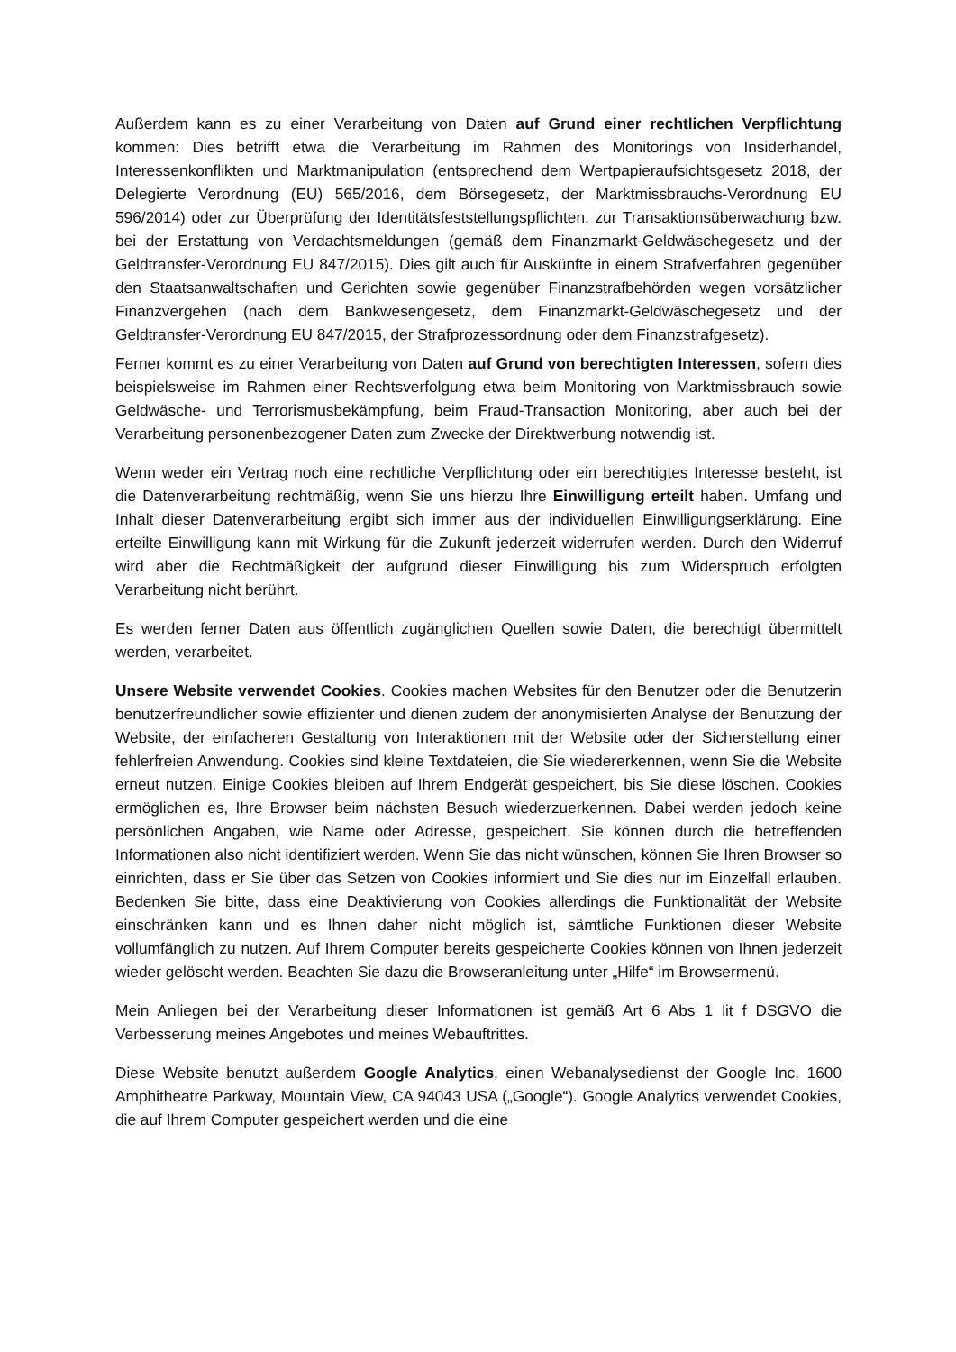Außerdem kann es zu einer Verarbeitung von Daten auf Grund einer rechtlichen Verpflichtung kommen: Dies betrifft etwa die Verarbeitung im Rahmen des Monitorings von Insiderhandel, Interessenkonflikten und Marktmanipulation (entsprechend dem Wertpapieraufsichtsgesetz 2018, der Delegierte Verordnung (EU) 565/2016, dem Börsegesetz, der Marktmissbrauchs-Verordnung EU 596/2014) oder zur Überprüfung der Identitätsfeststellungspflichten, zur Transaktionsüberwachung bzw. bei der Erstattung von Verdachtsmeldungen (gemäß dem Finanzmarkt-Geldwäschegesetz und der Geldtransfer-Verordnung EU 847/2015). Dies gilt auch für Auskünfte in einem Strafverfahren gegenüber den Staatsanwaltschaften und Gerichten sowie gegenüber Finanzstrafbehörden wegen vorsätzlicher Finanzvergehen (nach dem Bankwesengesetz, dem Finanzmarkt-Geldwäschegesetz und der Geldtransfer-Verordnung EU 847/2015, der Strafprozessordnung oder dem Finanzstrafgesetz).
Ferner kommt es zu einer Verarbeitung von Daten auf Grund von berechtigten Interessen, sofern dies beispielsweise im Rahmen einer Rechtsverfolgung etwa beim Monitoring von Marktmissbrauch sowie Geldwäsche- und Terrorismusbekämpfung, beim Fraud-Transaction Monitoring, aber auch bei der Verarbeitung personenbezogener Daten zum Zwecke der Direktwerbung notwendig ist.
Wenn weder ein Vertrag noch eine rechtliche Verpflichtung oder ein berechtigtes Interesse besteht, ist die Datenverarbeitung rechtmäßig, wenn Sie uns hierzu Ihre Einwilligung erteilt haben. Umfang und Inhalt dieser Datenverarbeitung ergibt sich immer aus der individuellen Einwilligungserklärung. Eine erteilte Einwilligung kann mit Wirkung für die Zukunft jederzeit widerrufen werden. Durch den Widerruf wird aber die Rechtmäßigkeit der aufgrund dieser Einwilligung bis zum Widerspruch erfolgten Verarbeitung nicht berührt.
Es werden ferner Daten aus öffentlich zugänglichen Quellen sowie Daten, die berechtigt übermittelt werden, verarbeitet.
Unsere Website verwendet Cookies. Cookies machen Websites für den Benutzer oder die Benutzerin benutzerfreundlicher sowie effizienter und dienen zudem der anonymisierten Analyse der Benutzung der Website, der einfacheren Gestaltung von Interaktionen mit der Website oder der Sicherstellung einer fehlerfreien Anwendung. Cookies sind kleine Textdateien, die Sie wiedererkennen, wenn Sie die Website erneut nutzen. Einige Cookies bleiben auf Ihrem Endgerät gespeichert, bis Sie diese löschen. Cookies ermöglichen es, Ihre Browser beim nächsten Besuch wiederzuerkennen. Dabei werden jedoch keine persönlichen Angaben, wie Name oder Adresse, gespeichert. Sie können durch die betreffenden Informationen also nicht identifiziert werden. Wenn Sie das nicht wünschen, können Sie Ihren Browser so einrichten, dass er Sie über das Setzen von Cookies informiert und Sie dies nur im Einzelfall erlauben. Bedenken Sie bitte, dass eine Deaktivierung von Cookies allerdings die Funktionalität der Website einschränken kann und es Ihnen daher nicht möglich ist, sämtliche Funktionen dieser Website vollumfänglich zu nutzen. Auf Ihrem Computer bereits gespeicherte Cookies können von Ihnen jederzeit wieder gelöscht werden. Beachten Sie dazu die Browseranleitung unter „Hilfe“ im Browsermenü.
Mein Anliegen bei der Verarbeitung dieser Informationen ist gemäß Art 6 Abs 1 lit f DSGVO die Verbesserung meines Angebotes und meines Webauftrittes.
Diese Website benutzt außerdem Google Analytics, einen Webanalysedienst der Google Inc. 1600 Amphitheatre Parkway, Mountain View, CA 94043 USA („Google“). Google Analytics verwendet Cookies, die auf Ihrem Computer gespeichert werden und die eine